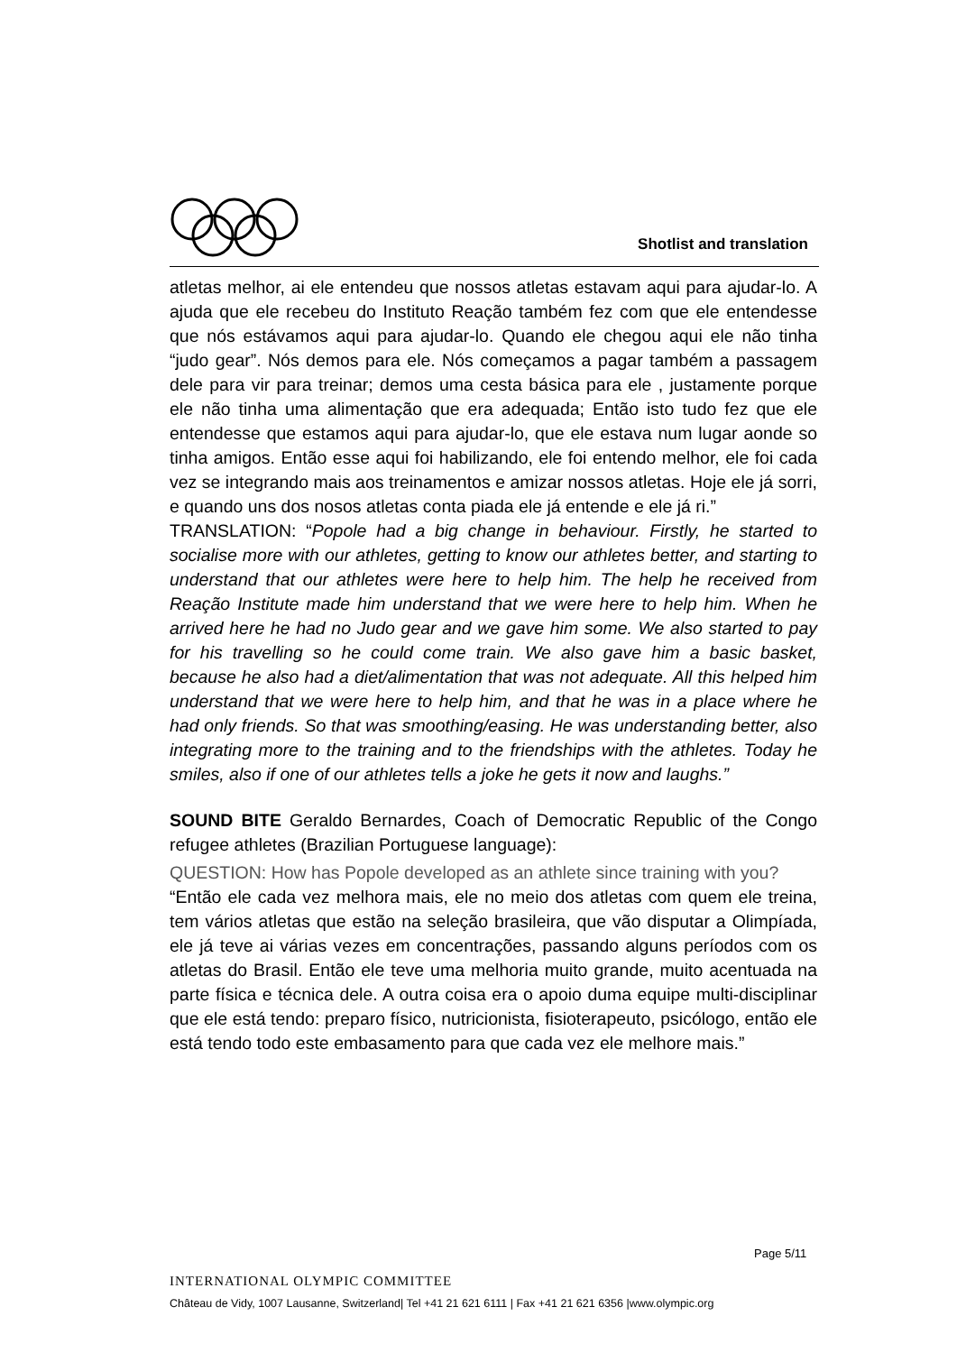Shotlist and translation
atletas melhor, ai ele entendeu que nossos atletas estavam aqui para ajudar-lo. A ajuda que ele recebeu do Instituto Reação também fez com que ele entendesse que nós estávamos aqui para ajudar-lo. Quando ele chegou aqui ele não tinha “judo gear”. Nós demos para ele. Nós começamos a pagar também a passagem dele para vir para treinar; demos uma cesta básica para ele , justamente porque ele não tinha uma alimentação que era adequada; Então isto tudo fez que ele entendesse que estamos aqui para ajudar-lo, que ele estava num lugar aonde so tinha amigos. Então esse aqui foi habilizando, ele foi entendo melhor, ele foi cada vez se integrando mais aos treinamentos e amizar nossos atletas. Hoje ele já sorri, e quando uns dos nosos atletas conta piada ele já entende e ele já ri.”
TRANSLATION: “Popole had a big change in behaviour. Firstly, he started to socialise more with our athletes, getting to know our athletes better, and starting to understand that our athletes were here to help him. The help he received from Reação Institute made him understand that we were here to help him. When he arrived here he had no Judo gear and we gave him some. We also started to pay for his travelling so he could come train. We also gave him a basic basket, because he also had a diet/alimentation that was not adequate. All this helped him understand that we were here to help him, and that he was in a place where he had only friends. So that was smoothing/easing. He was understanding better, also integrating more to the training and to the friendships with the athletes. Today he smiles, also if one of our athletes tells a joke he gets it now and laughs.”
SOUND BITE Geraldo Bernardes, Coach of Democratic Republic of the Congo refugee athletes (Brazilian Portuguese language):
QUESTION: How has Popole developed as an athlete since training with you?
“Então ele cada vez melhora mais, ele no meio dos atletas com quem ele treina, tem vários atletas que estão na seleção brasileira, que vão disputar a Olimpíada, ele já teve ai várias vezes em concentrações, passando alguns períodos com os atletas do Brasil. Então ele teve uma melhoria muito grande, muito acentuada na parte física e técnica dele. A outra coisa era o apoio duma equipe multi-disciplinar que ele está tendo: preparo físico, nutricionista, fisioterapeuto, psicólogo, então ele está tendo todo este embasamento para que cada vez ele melhore mais.”
Page 5/11
INTERNATIONAL OLYMPIC COMMITTEE
Château de Vidy, 1007 Lausanne, Switzerland| Tel +41 21 621 6111 | Fax +41 21 621 6356 |www.olympic.org